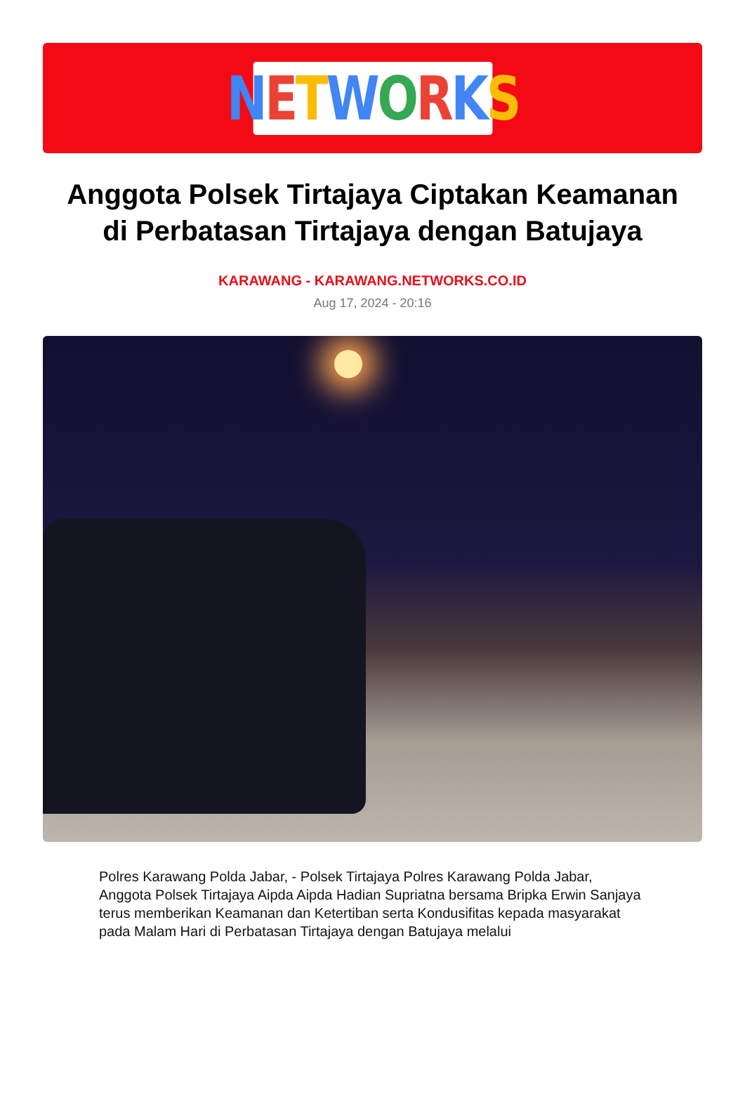NETWORKS
Anggota Polsek Tirtajaya Ciptakan Keamanan di Perbatasan Tirtajaya dengan Batujaya
KARAWANG - KARAWANG.NETWORKS.CO.ID
Aug 17, 2024 - 20:16
Polres Karawang Polda Jabar, - Polsek Tirtajaya Polres Karawang Polda Jabar, Anggota Polsek Tirtajaya Aipda Aipda Hadian Supriatna bersama Bripka Erwin Sanjaya terus memberikan Keamanan dan Ketertiban serta Kondusifitas kepada masyarakat pada Malam Hari di Perbatasan Tirtajaya dengan Batujaya melalui